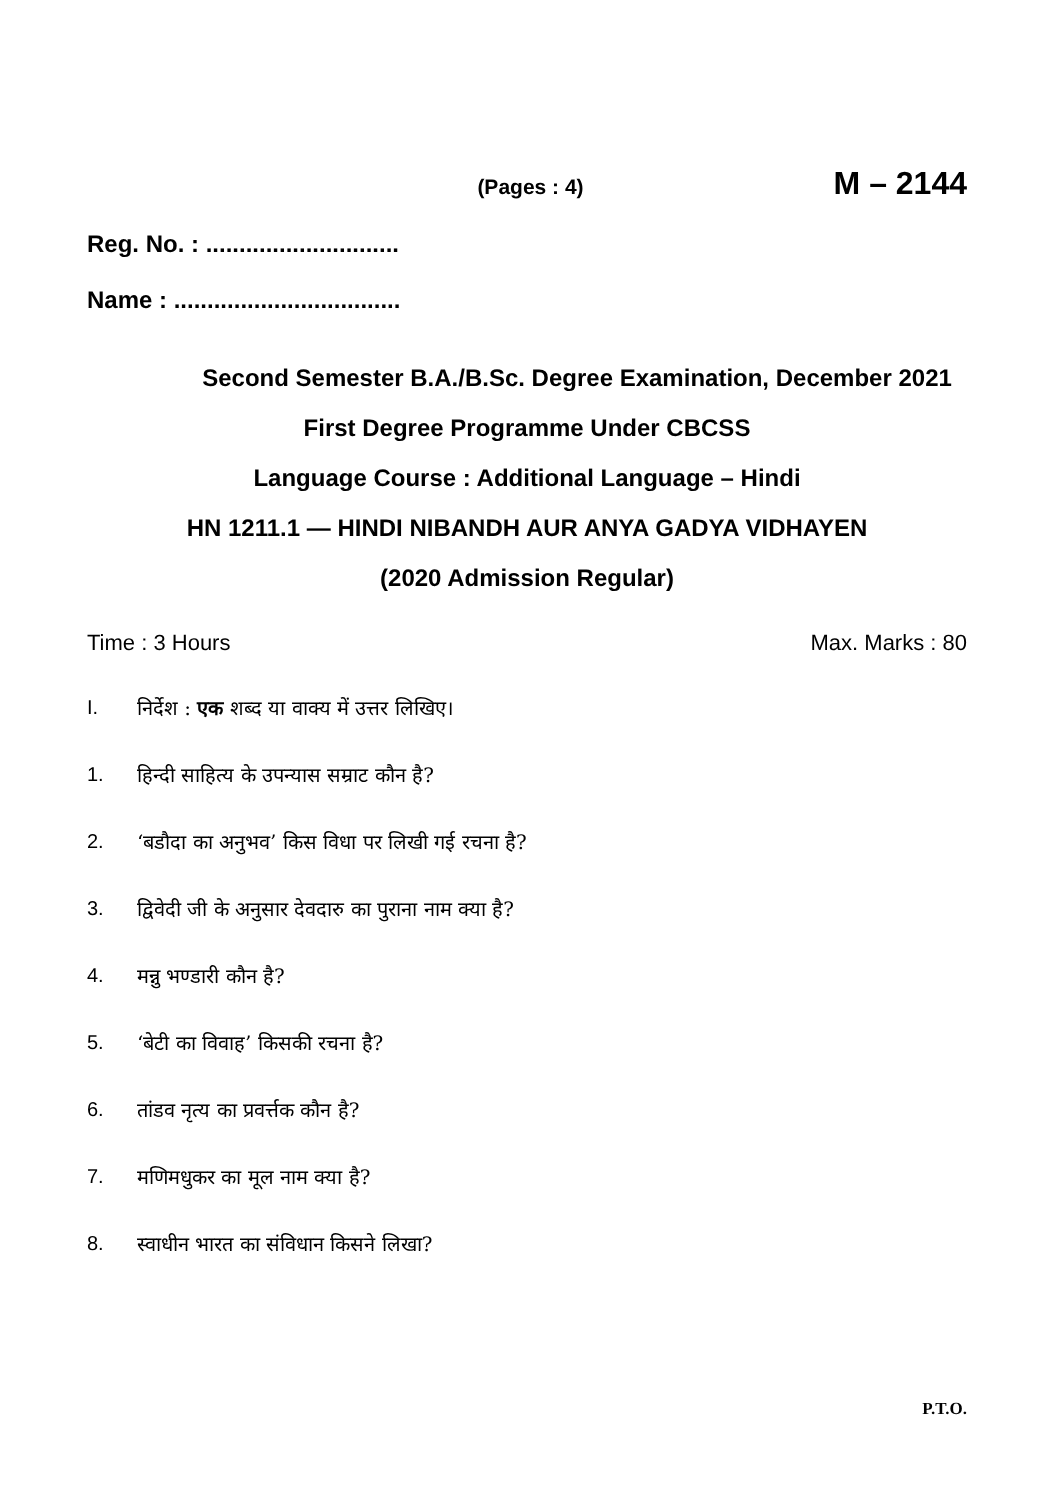(Pages : 4) M – 2144
Reg. No. : .............................
Name : ..................................
Second Semester B.A./B.Sc. Degree Examination, December 2021
First Degree Programme Under CBCSS
Language Course : Additional Language – Hindi
HN 1211.1 — HINDI NIBANDH AUR ANYA GADYA VIDHAYEN
(2020 Admission Regular)
Time : 3 Hours Max. Marks : 80
I. निर्देश : एक शब्द या वाक्य में उत्तर लिखिए।
1. हिन्दी साहित्य के उपन्यास सम्राट कौन है?
2. ‘बडौदा का अनुभव’ किस विधा पर लिखी गई रचना है?
3. द्विवेदी जी के अनुसार देवदारु का पुराना नाम क्या है?
4. मन्नु भण्डारी कौन है?
5. ‘बेटी का विवाह’ किसकी रचना है?
6. तांडव नृत्य का प्रवर्त्तक कौन है?
7. मणिमधुकर का मूल नाम क्या है?
8. स्वाधीन भारत का संविधान किसने लिखा?
P.T.O.